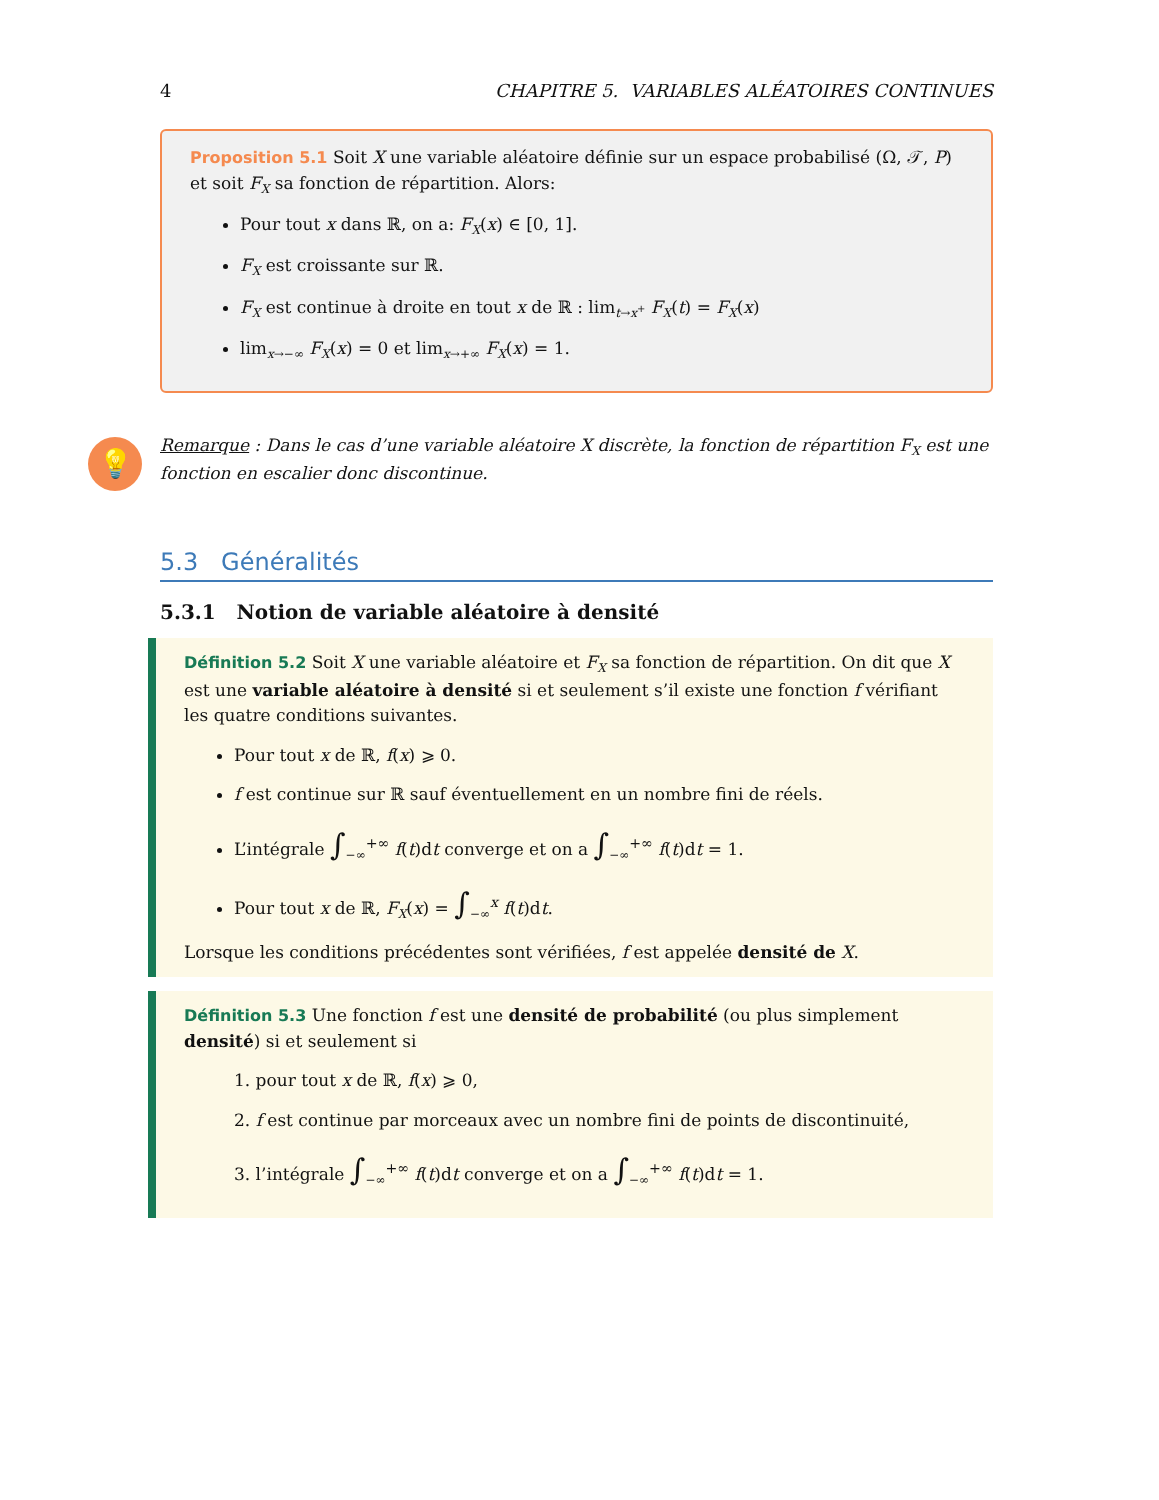4 CHAPITRE 5. VARIABLES ALÉATOIRES CONTINUES
Proposition 5.1 Soit X une variable aléatoire définie sur un espace probabilisé (Ω, 𝒯, P) et soit F<sub>X</sub> sa fonction de répartition. Alors:
Pour tout x dans ℝ, on a: F<sub>X</sub>(x) ∈ [0, 1].
F<sub>X</sub> est croissante sur ℝ.
F<sub>X</sub> est continue à droite en tout x de ℝ : lim<sub>t→x<sup>+</sup></sub> F<sub>X</sub>(t) = F<sub>X</sub>(x)
lim<sub>x→−∞</sub> F<sub>X</sub>(x) = 0 et lim<sub>x→+∞</sub> F<sub>X</sub>(x) = 1.
💡 Remarque : Dans le cas d’une variable aléatoire X discrète, la fonction de répartition F<sub>X</sub> est une fonction en escalier donc discontinue.
5.3 Généralités
5.3.1 Notion de variable aléatoire à densité
Définition 5.2 Soit X une variable aléatoire et F<sub>X</sub> sa fonction de répartition. On dit que X est une variable aléatoire à densité si et seulement s’il existe une fonction f vérifiant les quatre conditions suivantes.
Pour tout x de ℝ, f(x) ⩾ 0.
f est continue sur ℝ sauf éventuellement en un nombre fini de réels.
L’intégrale ∫<sub>−∞</sub><sup>+∞</sup> f(t)dt converge et on a ∫<sub>−∞</sub><sup>+∞</sup> f(t)dt = 1.
Pour tout x de ℝ, F<sub>X</sub>(x) = ∫<sub>−∞</sub><sup>x</sup> f(t)dt.
Lorsque les conditions précédentes sont vérifiées, f est appelée densité de X.
Définition 5.3 Une fonction f est une densité de probabilité (ou plus simplement densité) si et seulement si
1. pour tout x de ℝ, f(x) ⩾ 0,
2. f est continue par morceaux avec un nombre fini de points de discontinuité,
3. l’intégrale ∫<sub>−∞</sub><sup>+∞</sup> f(t)dt converge et on a ∫<sub>−∞</sub><sup>+∞</sup> f(t)dt = 1.